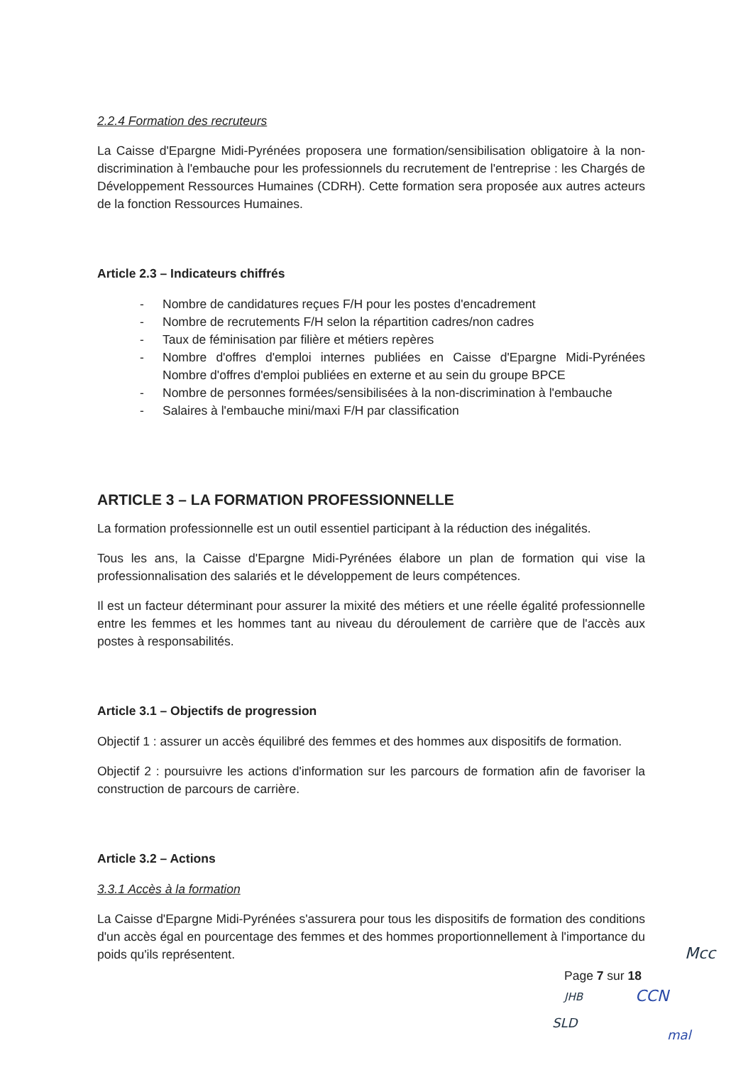2.2.4 Formation des recruteurs
La Caisse d'Epargne Midi-Pyrénées proposera une formation/sensibilisation obligatoire à la non-discrimination à l'embauche pour les professionnels du recrutement de l'entreprise : les Chargés de Développement Ressources Humaines (CDRH). Cette formation sera proposée aux autres acteurs de la fonction Ressources Humaines.
Article 2.3 – Indicateurs chiffrés
- Nombre de candidatures reçues F/H pour les postes d'encadrement
- Nombre de recrutements F/H selon la répartition cadres/non cadres
- Taux de féminisation par filière et métiers repères
- Nombre d'offres d'emploi internes publiées en Caisse d'Epargne Midi-Pyrénées Nombre d'offres d'emploi publiées en externe et au sein du groupe BPCE
- Nombre de personnes formées/sensibilisées à la non-discrimination à l'embauche
- Salaires à l'embauche mini/maxi F/H par classification
ARTICLE 3 – LA FORMATION PROFESSIONNELLE
La formation professionnelle est un outil essentiel participant à la réduction des inégalités.
Tous les ans, la Caisse d'Epargne Midi-Pyrénées élabore un plan de formation qui vise la professionnalisation des salariés et le développement de leurs compétences.
Il est un facteur déterminant pour assurer la mixité des métiers et une réelle égalité professionnelle entre les femmes et les hommes tant au niveau du déroulement de carrière que de l'accès aux postes à responsabilités.
Article 3.1 – Objectifs de progression
Objectif 1 : assurer un accès équilibré des femmes et des hommes aux dispositifs de formation.
Objectif 2 : poursuivre les actions d'information sur les parcours de formation afin de favoriser la construction de parcours de carrière.
Article 3.2 – Actions
3.3.1 Accès à la formation
La Caisse d'Epargne Midi-Pyrénées s'assurera pour tous les dispositifs de formation des conditions d'un accès égal en pourcentage des femmes et des hommes proportionnellement à l'importance du poids qu'ils représentent.
Page 7 sur 18
Mcc
JHB CCN
SLD
mal